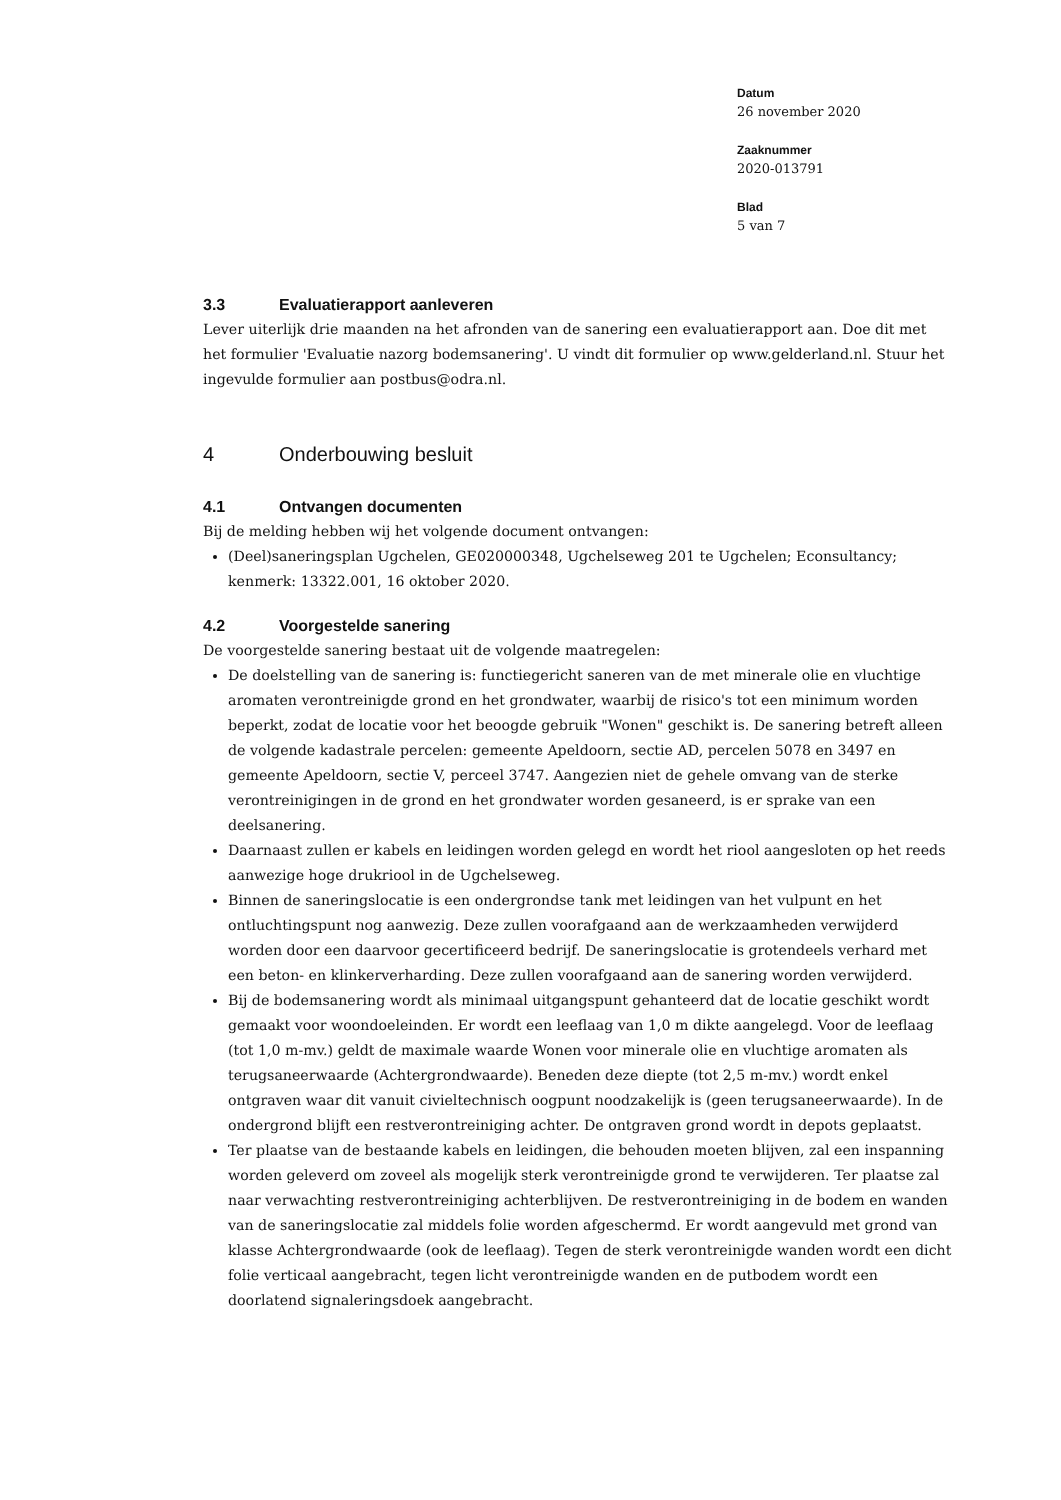Datum
26 november 2020
Zaaknummer
2020-013791
Blad
5 van 7
3.3 Evaluatierapport aanleveren
Lever uiterlijk drie maanden na het afronden van de sanering een evaluatierapport aan. Doe dit met het formulier 'Evaluatie nazorg bodemsanering'. U vindt dit formulier op www.gelderland.nl. Stuur het ingevulde formulier aan postbus@odra.nl.
4 Onderbouwing besluit
4.1 Ontvangen documenten
Bij de melding hebben wij het volgende document ontvangen:
(Deel)saneringsplan Ugchelen, GE020000348, Ugchelseweg 201 te Ugchelen; Econsultancy; kenmerk: 13322.001, 16 oktober 2020.
4.2 Voorgestelde sanering
De voorgestelde sanering bestaat uit de volgende maatregelen:
De doelstelling van de sanering is: functiegericht saneren van de met minerale olie en vluchtige aromaten verontreinigde grond en het grondwater, waarbij de risico's tot een minimum worden beperkt, zodat de locatie voor het beoogde gebruik "Wonen" geschikt is. De sanering betreft alleen de volgende kadastrale percelen: gemeente Apeldoorn, sectie AD, percelen 5078 en 3497 en gemeente Apeldoorn, sectie V, perceel 3747. Aangezien niet de gehele omvang van de sterke verontreinigingen in de grond en het grondwater worden gesaneerd, is er sprake van een deelsanering.
Daarnaast zullen er kabels en leidingen worden gelegd en wordt het riool aangesloten op het reeds aanwezige hoge drukriool in de Ugchelseweg.
Binnen de saneringslocatie is een ondergrondse tank met leidingen van het vulpunt en het ontluchtingspunt nog aanwezig. Deze zullen voorafgaand aan de werkzaamheden verwijderd worden door een daarvoor gecertificeerd bedrijf. De saneringslocatie is grotendeels verhard met een beton- en klinkerverharding. Deze zullen voorafgaand aan de sanering worden verwijderd.
Bij de bodemsanering wordt als minimaal uitgangspunt gehanteerd dat de locatie geschikt wordt gemaakt voor woondoeleinden. Er wordt een leeflaag van 1,0 m dikte aangelegd. Voor de leeflaag (tot 1,0 m-mv.) geldt de maximale waarde Wonen voor minerale olie en vluchtige aromaten als terugsaneerwaarde (Achtergrondwaarde). Beneden deze diepte (tot 2,5 m-mv.) wordt enkel ontgraven waar dit vanuit civieltechnisch oogpunt noodzakelijk is (geen terugsaneerwaarde). In de ondergrond blijft een restverontreiniging achter. De ontgraven grond wordt in depots geplaatst.
Ter plaatse van de bestaande kabels en leidingen, die behouden moeten blijven, zal een inspanning worden geleverd om zoveel als mogelijk sterk verontreinigde grond te verwijderen. Ter plaatse zal naar verwachting restverontreiniging achterblijven. De restverontreiniging in de bodem en wanden van de saneringslocatie zal middels folie worden afgeschermd. Er wordt aangevuld met grond van klasse Achtergrondwaarde (ook de leeflaag). Tegen de sterk verontreinigde wanden wordt een dicht folie verticaal aangebracht, tegen licht verontreinigde wanden en de putbodem wordt een doorlatend signaleringsdoek aangebracht.